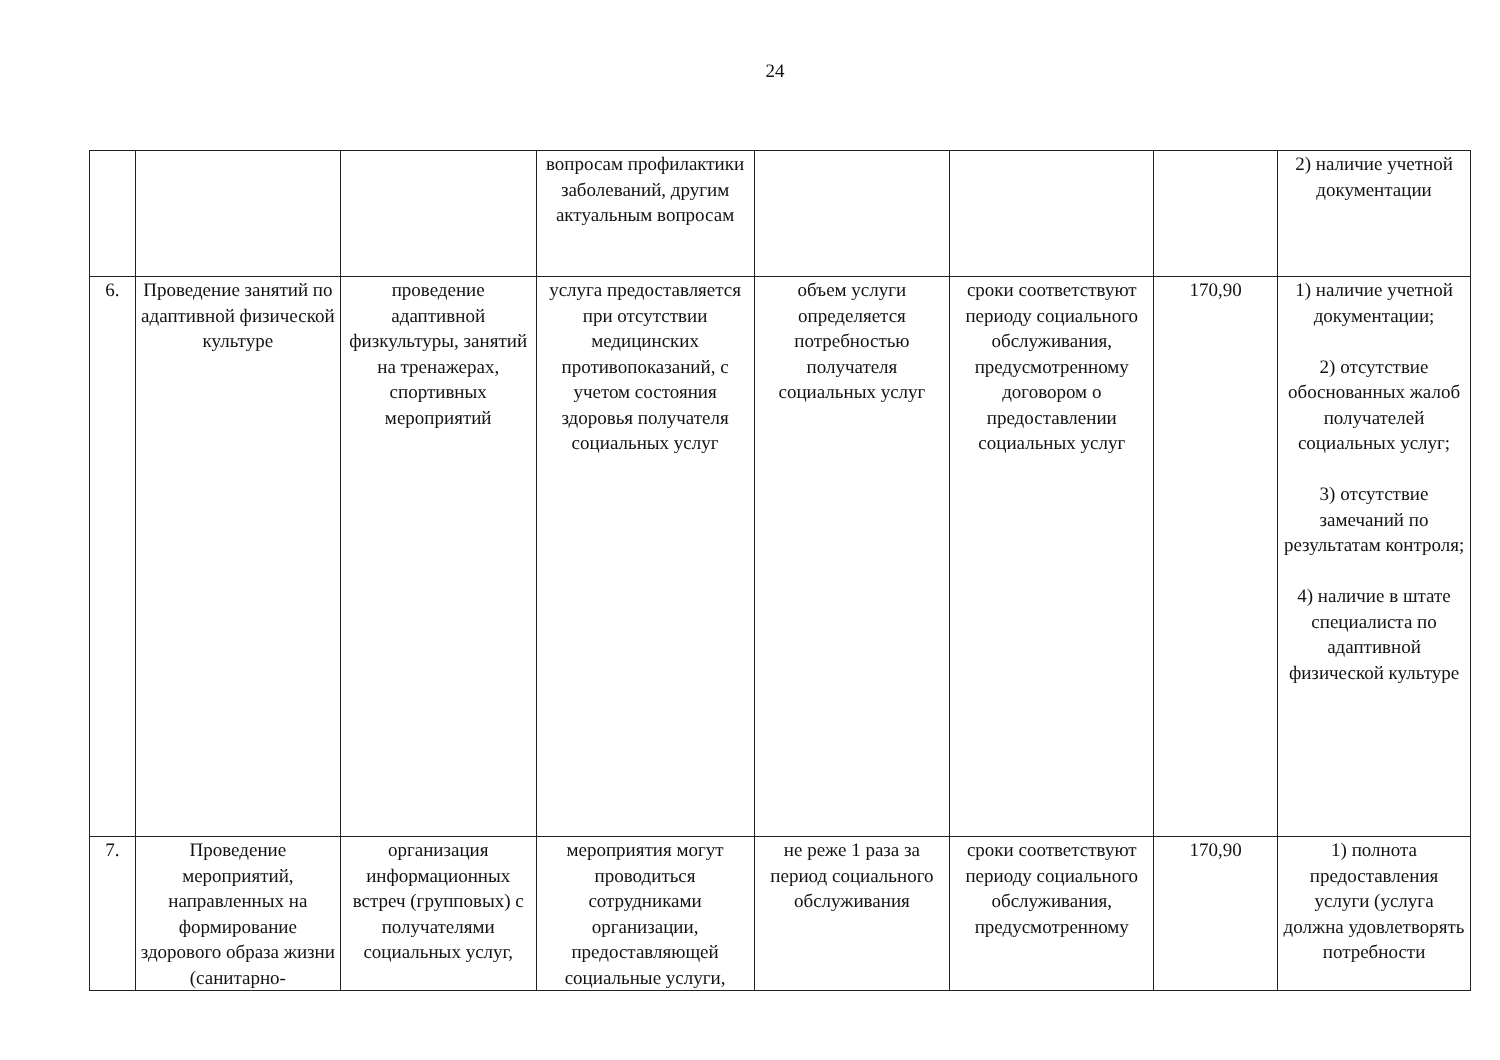24
| | | | вопросам профилактики заболеваний, другим актуальным вопросам | | | | 2) наличие учетной документации |
| 6. | Проведение занятий по адаптивной физической культуре | проведение адаптивной физкультуры, занятий на тренажерах, спортивных мероприятий | услуга предоставляется при отсутствии медицинских противопоказаний, с учетом состояния здоровья получателя социальных услуг | объем услуги определяется потребностью получателя социальных услуг | сроки соответствуют периоду социального обслуживания, предусмотренному договором о предоставлении социальных услуг | 170,90 | 1) наличие учетной документации; 2) отсутствие обоснованных жалоб получателей социальных услуг; 3) отсутствие замечаний по результатам контроля; 4) наличие в штате специалиста по адаптивной физической культуре |
| 7. | Проведение мероприятий, направленных на формирование здорового образа жизни (санитарно- | организация информационных встреч (групповых) с получателями социальных услуг, | мероприятия могут проводиться сотрудниками организации, предоставляющей социальные услуги, | не реже 1 раза за период социального обслуживания | сроки соответствуют периоду социального обслуживания, предусмотренному | 170,90 | 1) полнота предоставления услуги (услуга должна удовлетворять потребности |